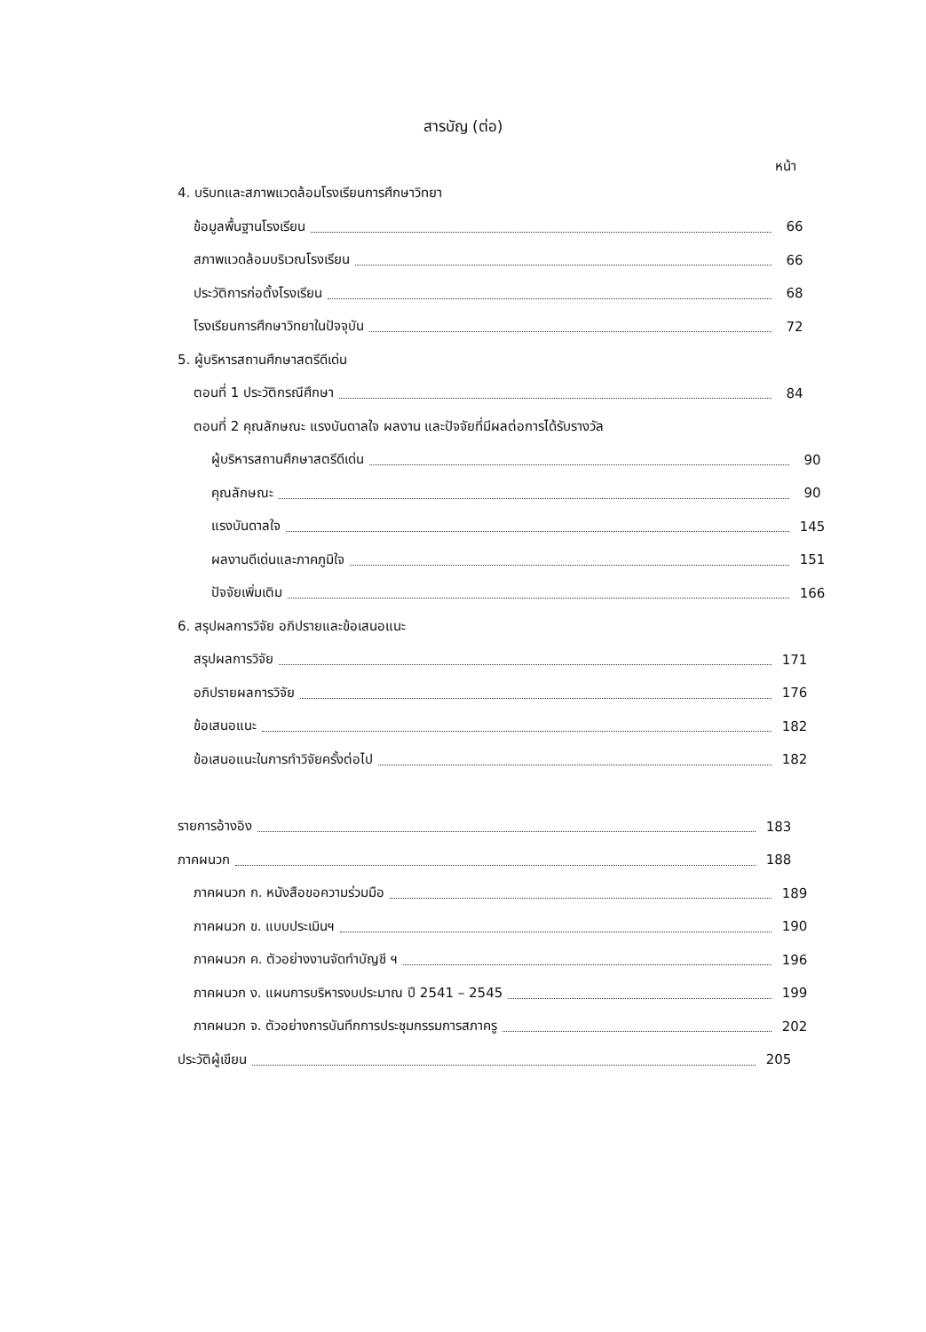สารบัญ (ต่อ)
หน้า
4. บริบทและสภาพแวดล้อมโรงเรียนการศึกษาวิทยา
ข้อมูลพื้นฐานโรงเรียน 66
สภาพแวดล้อมบริเวณโรงเรียน 66
ประวัติการก่อตั้งโรงเรียน 68
โรงเรียนการศึกษาวิทยาในปัจจุบัน 72
5. ผู้บริหารสถานศึกษาสตรีดีเด่น
ตอนที่ 1 ประวัติกรณีศึกษา 84
ตอนที่ 2 คุณลักษณะ แรงบันดาลใจ ผลงาน และปัจจัยที่มีผลต่อการได้รับรางวัล
ผู้บริหารสถานศึกษาสตรีดีเด่น 90
คุณลักษณะ 90
แรงบันดาลใจ 145
ผลงานดีเด่นและภาคภูมิใจ 151
ปัจจัยเพิ่มเติม 166
6. สรุปผลการวิจัย อภิปรายและข้อเสนอแนะ
สรุปผลการวิจัย 171
อภิปรายผลการวิจัย 176
ข้อเสนอแนะ 182
ข้อเสนอแนะในการทำวิจัยครั้งต่อไป 182
รายการอ้างอิง 183
ภาคผนวก 188
ภาคผนวก ก. หนังสือขอความร่วมมือ 189
ภาคผนวก ข. แบบประเมินฯ 190
ภาคผนวก ค. ตัวอย่างงานจัดทำบัญชี ฯ 196
ภาคผนวก ง. แผนการบริหารงบประมาณ ปี 2541 – 2545 199
ภาคผนวก จ. ตัวอย่างการบันทึกการประชุมกรรมการสภาครู 202
ประวัติผู้เขียน 205